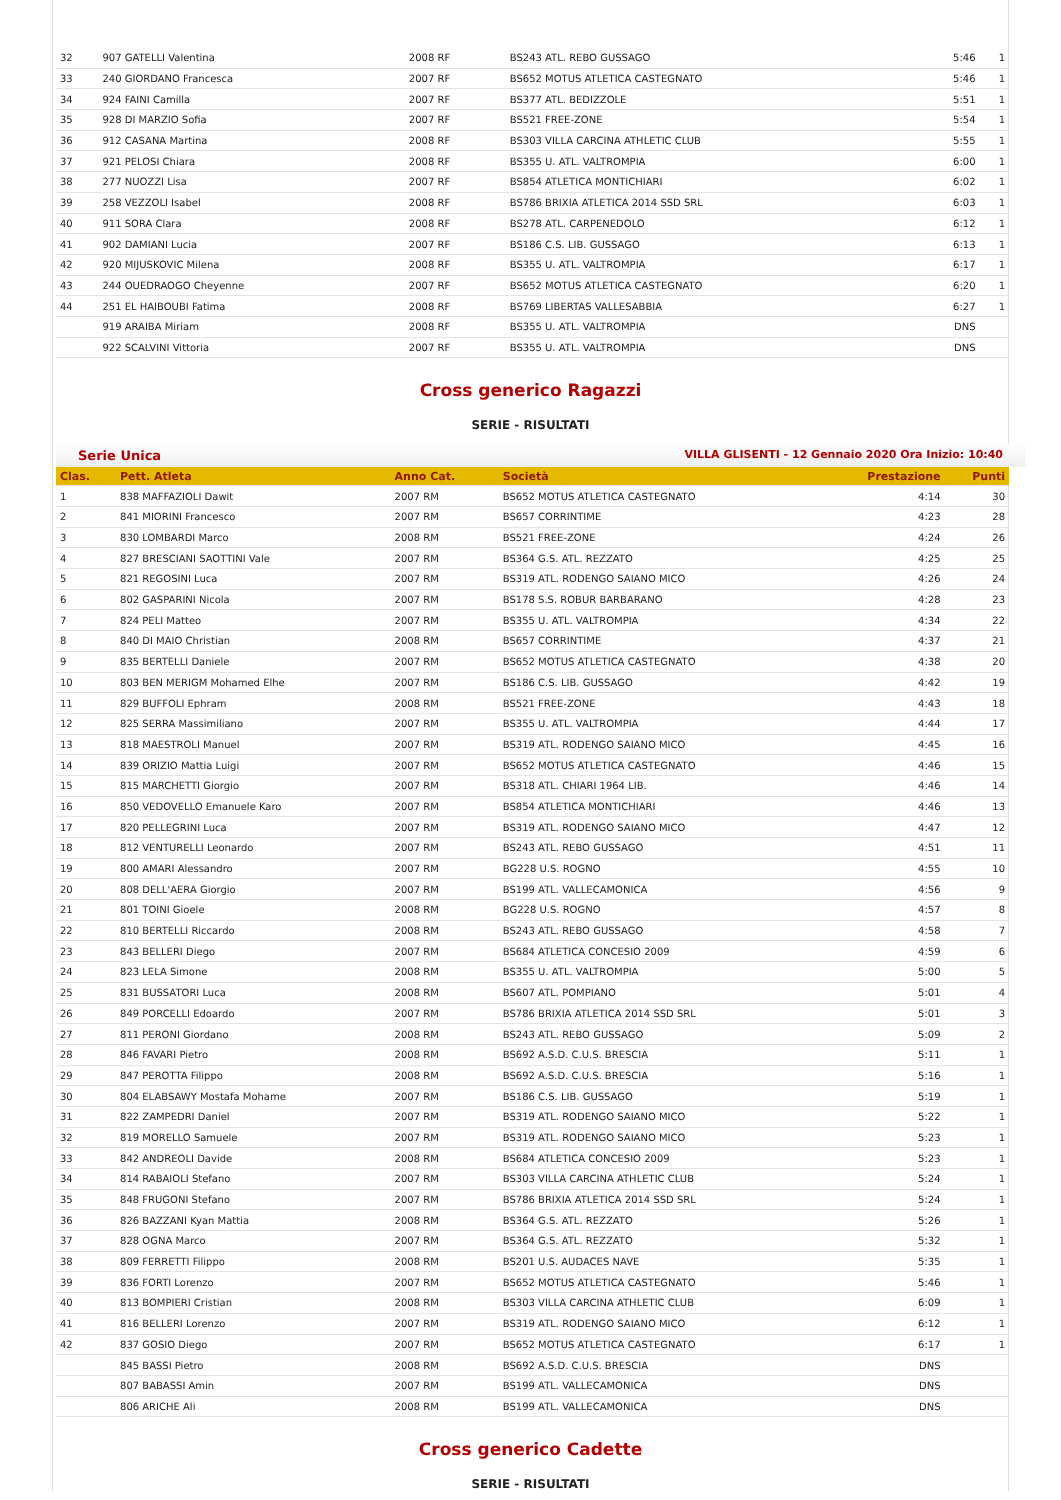| 32 | 907 GATELLI Valentina | 2008 RF | BS243 ATL. REBO GUSSAGO | 5:46 | 1 |
| 33 | 240 GIORDANO Francesca | 2007 RF | BS652 MOTUS ATLETICA CASTEGNATO | 5:46 | 1 |
| 34 | 924 FAINI Camilla | 2007 RF | BS377 ATL. BEDIZZOLE | 5:51 | 1 |
| 35 | 928 DI MARZIO Sofia | 2007 RF | BS521 FREE-ZONE | 5:54 | 1 |
| 36 | 912 CASANA Martina | 2008 RF | BS303 VILLA CARCINA ATHLETIC CLUB | 5:55 | 1 |
| 37 | 921 PELOSI Chiara | 2008 RF | BS355 U. ATL. VALTROMPIA | 6:00 | 1 |
| 38 | 277 NUOZZI Lisa | 2007 RF | BS854 ATLETICA MONTICHIARI | 6:02 | 1 |
| 39 | 258 VEZZOLI Isabel | 2008 RF | BS786 BRIXIA ATLETICA 2014 SSD SRL | 6:03 | 1 |
| 40 | 911 SORA Clara | 2008 RF | BS278 ATL. CARPENEDOLO | 6:12 | 1 |
| 41 | 902 DAMIANI Lucia | 2007 RF | BS186 C.S. LIB. GUSSAGO | 6:13 | 1 |
| 42 | 920 MIJUSKOVIC Milena | 2008 RF | BS355 U. ATL. VALTROMPIA | 6:17 | 1 |
| 43 | 244 OUEDRAOGO Cheyenne | 2007 RF | BS652 MOTUS ATLETICA CASTEGNATO | 6:20 | 1 |
| 44 | 251 EL HAIBOUBI Fatima | 2008 RF | BS769 LIBERTAS VALLESABBIA | 6:27 | 1 |
| | 919 ARAIBA Miriam | 2008 RF | BS355 U. ATL. VALTROMPIA | DNS | |
| | 922 SCALVINI Vittoria | 2007 RF | BS355 U. ATL. VALTROMPIA | DNS | |
Cross generico Ragazzi
SERIE - RISULTATI
Serie Unica VILLA GLISENTI - 12 Gennaio 2020 Ora Inizio: 10:40
| Clas. | Pett. Atleta | Anno Cat. | Società | Prestazione | Punti |
| --- | --- | --- | --- | --- | --- |
| 1 | 838 MAFFAZIOLI Dawit | 2007 RM | BS652 MOTUS ATLETICA CASTEGNATO | 4:14 | 30 |
| 2 | 841 MIORINI Francesco | 2007 RM | BS657 CORRINTIME | 4:23 | 28 |
| 3 | 830 LOMBARDI Marco | 2008 RM | BS521 FREE-ZONE | 4:24 | 26 |
| 4 | 827 BRESCIANI SAOTTINI Vale | 2007 RM | BS364 G.S. ATL. REZZATO | 4:25 | 25 |
| 5 | 821 REGOSINI Luca | 2007 RM | BS319 ATL. RODENGO SAIANO MICO | 4:26 | 24 |
| 6 | 802 GASPARINI Nicola | 2007 RM | BS178 S.S. ROBUR BARBARANO | 4:28 | 23 |
| 7 | 824 PELI Matteo | 2007 RM | BS355 U. ATL. VALTROMPIA | 4:34 | 22 |
| 8 | 840 DI MAIO Christian | 2008 RM | BS657 CORRINTIME | 4:37 | 21 |
| 9 | 835 BERTELLI Daniele | 2007 RM | BS652 MOTUS ATLETICA CASTEGNATO | 4:38 | 20 |
| 10 | 803 BEN MERIGM Mohamed Elhe | 2007 RM | BS186 C.S. LIB. GUSSAGO | 4:42 | 19 |
| 11 | 829 BUFFOLI Ephram | 2008 RM | BS521 FREE-ZONE | 4:43 | 18 |
| 12 | 825 SERRA Massimiliano | 2007 RM | BS355 U. ATL. VALTROMPIA | 4:44 | 17 |
| 13 | 818 MAESTROLI Manuel | 2007 RM | BS319 ATL. RODENGO SAIANO MICO | 4:45 | 16 |
| 14 | 839 ORIZIO Mattia Luigi | 2007 RM | BS652 MOTUS ATLETICA CASTEGNATO | 4:46 | 15 |
| 15 | 815 MARCHETTI Giorgio | 2007 RM | BS318 ATL. CHIARI 1964 LIB. | 4:46 | 14 |
| 16 | 850 VEDOVELLO Emanuele Karo | 2007 RM | BS854 ATLETICA MONTICHIARI | 4:46 | 13 |
| 17 | 820 PELLEGRINI Luca | 2007 RM | BS319 ATL. RODENGO SAIANO MICO | 4:47 | 12 |
| 18 | 812 VENTURELLI Leonardo | 2007 RM | BS243 ATL. REBO GUSSAGO | 4:51 | 11 |
| 19 | 800 AMARI Alessandro | 2007 RM | BG228 U.S. ROGNO | 4:55 | 10 |
| 20 | 808 DELL'AERA Giorgio | 2007 RM | BS199 ATL. VALLECAMONICA | 4:56 | 9 |
| 21 | 801 TOINI Gioele | 2008 RM | BG228 U.S. ROGNO | 4:57 | 8 |
| 22 | 810 BERTELLI Riccardo | 2008 RM | BS243 ATL. REBO GUSSAGO | 4:58 | 7 |
| 23 | 843 BELLERI Diego | 2007 RM | BS684 ATLETICA CONCESIO 2009 | 4:59 | 6 |
| 24 | 823 LELA Simone | 2008 RM | BS355 U. ATL. VALTROMPIA | 5:00 | 5 |
| 25 | 831 BUSSATORI Luca | 2008 RM | BS607 ATL. POMPIANO | 5:01 | 4 |
| 26 | 849 PORCELLI Edoardo | 2007 RM | BS786 BRIXIA ATLETICA 2014 SSD SRL | 5:01 | 3 |
| 27 | 811 PERONI Giordano | 2008 RM | BS243 ATL. REBO GUSSAGO | 5:09 | 2 |
| 28 | 846 FAVARI Pietro | 2008 RM | BS692 A.S.D. C.U.S. BRESCIA | 5:11 | 1 |
| 29 | 847 PEROTTA Filippo | 2008 RM | BS692 A.S.D. C.U.S. BRESCIA | 5:16 | 1 |
| 30 | 804 ELABSAWY Mostafa Mohame | 2007 RM | BS186 C.S. LIB. GUSSAGO | 5:19 | 1 |
| 31 | 822 ZAMPEDRI Daniel | 2007 RM | BS319 ATL. RODENGO SAIANO MICO | 5:22 | 1 |
| 32 | 819 MORELLO Samuele | 2007 RM | BS319 ATL. RODENGO SAIANO MICO | 5:23 | 1 |
| 33 | 842 ANDREOLI Davide | 2008 RM | BS684 ATLETICA CONCESIO 2009 | 5:23 | 1 |
| 34 | 814 RABAIOLI Stefano | 2007 RM | BS303 VILLA CARCINA ATHLETIC CLUB | 5:24 | 1 |
| 35 | 848 FRUGONI Stefano | 2007 RM | BS786 BRIXIA ATLETICA 2014 SSD SRL | 5:24 | 1 |
| 36 | 826 BAZZANI Kyan Mattia | 2008 RM | BS364 G.S. ATL. REZZATO | 5:26 | 1 |
| 37 | 828 OGNA Marco | 2007 RM | BS364 G.S. ATL. REZZATO | 5:32 | 1 |
| 38 | 809 FERRETTI Filippo | 2008 RM | BS201 U.S. AUDACES NAVE | 5:35 | 1 |
| 39 | 836 FORTI Lorenzo | 2007 RM | BS652 MOTUS ATLETICA CASTEGNATO | 5:46 | 1 |
| 40 | 813 BOMPIERI Cristian | 2008 RM | BS303 VILLA CARCINA ATHLETIC CLUB | 6:09 | 1 |
| 41 | 816 BELLERI Lorenzo | 2007 RM | BS319 ATL. RODENGO SAIANO MICO | 6:12 | 1 |
| 42 | 837 GOSIO Diego | 2007 RM | BS652 MOTUS ATLETICA CASTEGNATO | 6:17 | 1 |
| | 845 BASSI Pietro | 2008 RM | BS692 A.S.D. C.U.S. BRESCIA | DNS | |
| | 807 BABASSI Amin | 2007 RM | BS199 ATL. VALLECAMONICA | DNS | |
| | 806 ARICHE Ali | 2008 RM | BS199 ATL. VALLECAMONICA | DNS | |
Cross generico Cadette
SERIE - RISULTATI